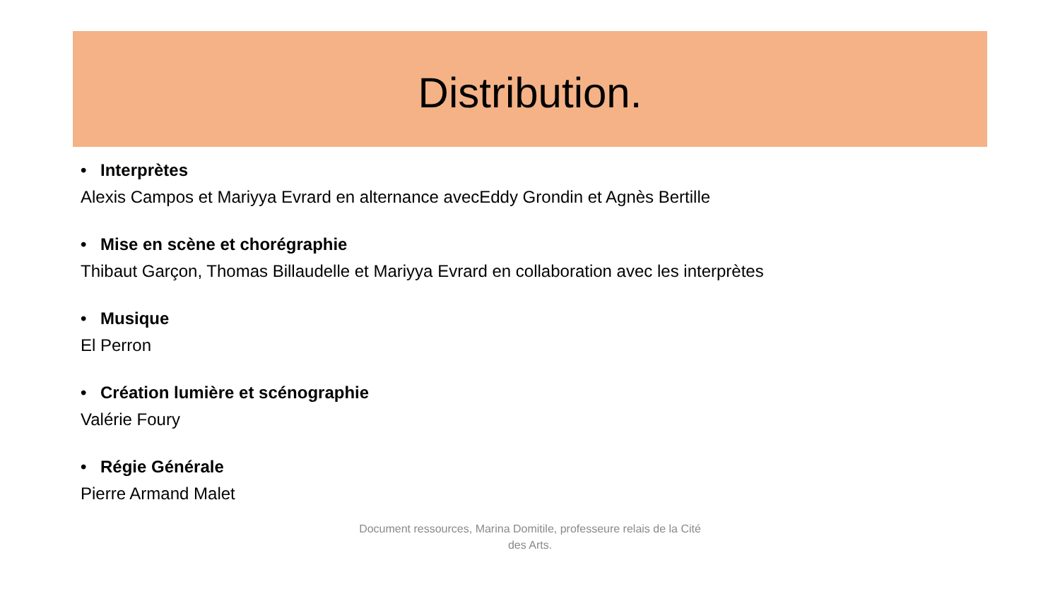Distribution.
• Interprètes
Alexis Campos et Mariyya Evrard en alternance avecEddy Grondin et Agnès Bertille
• Mise en scène et chorégraphie
Thibaut Garçon, Thomas Billaudelle et Mariyya Evrard en collaboration avec les interprètes
• Musique
El Perron
• Création lumière et scénographie
Valérie Foury
• Régie Générale
Pierre Armand Malet
Document ressources, Marina Domitile, professeure relais de la Cité des Arts.